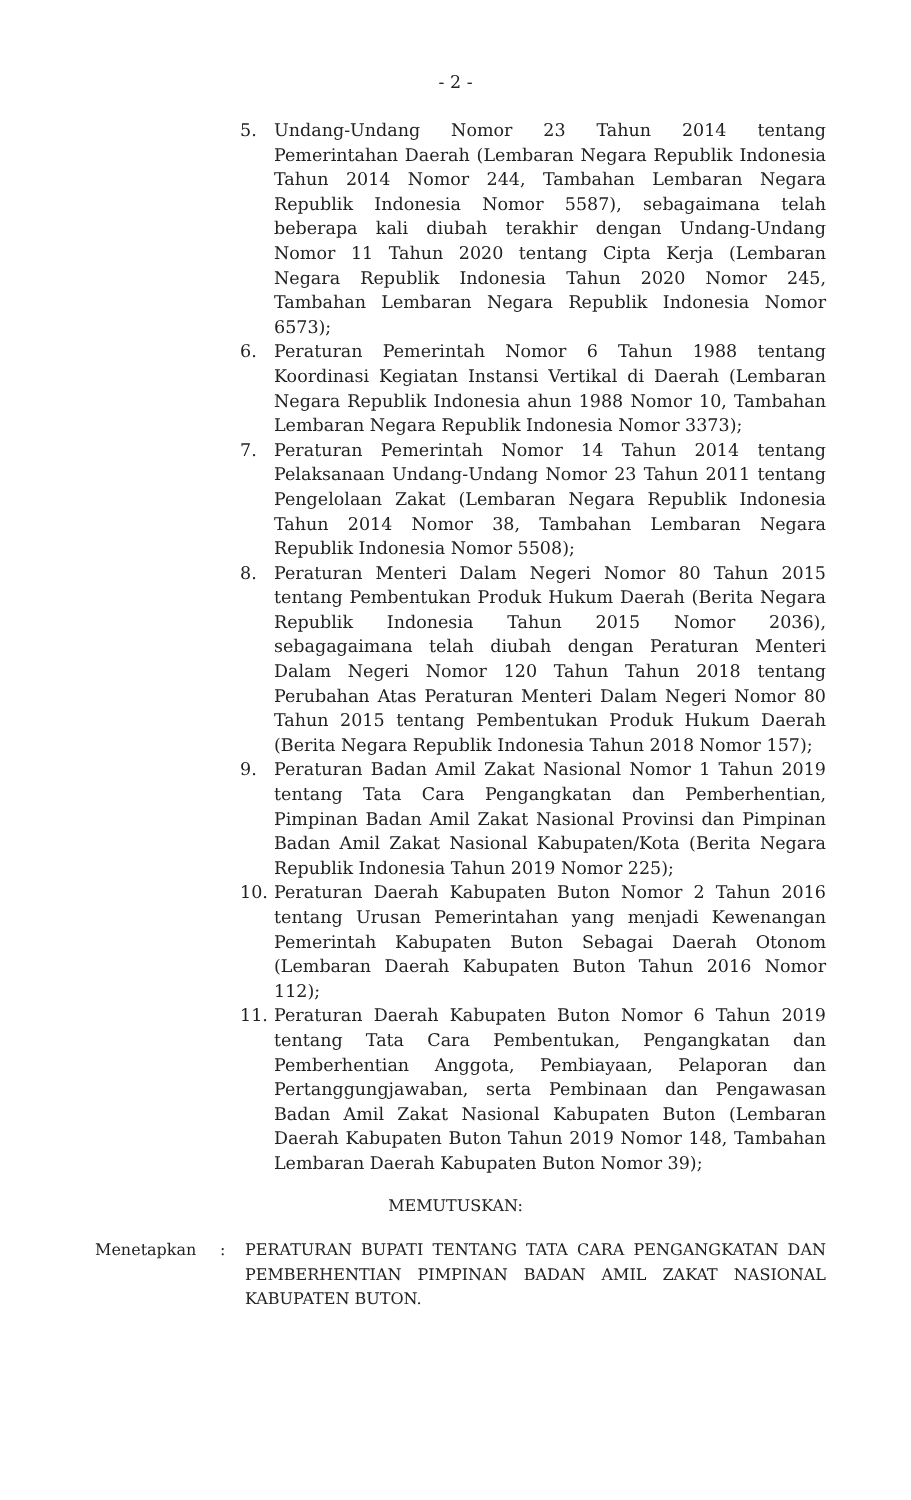- 2 -
5. Undang-Undang Nomor 23 Tahun 2014 tentang Pemerintahan Daerah (Lembaran Negara Republik Indonesia Tahun 2014 Nomor 244, Tambahan Lembaran Negara Republik Indonesia Nomor 5587), sebagaimana telah beberapa kali diubah terakhir dengan Undang-Undang Nomor 11 Tahun 2020 tentang Cipta Kerja (Lembaran Negara Republik Indonesia Tahun 2020 Nomor 245, Tambahan Lembaran Negara Republik Indonesia Nomor 6573);
6. Peraturan Pemerintah Nomor 6 Tahun 1988 tentang Koordinasi Kegiatan Instansi Vertikal di Daerah (Lembaran Negara Republik Indonesia ahun 1988 Nomor 10, Tambahan Lembaran Negara Republik Indonesia Nomor 3373);
7. Peraturan Pemerintah Nomor 14 Tahun 2014 tentang Pelaksanaan Undang-Undang Nomor 23 Tahun 2011 tentang Pengelolaan Zakat (Lembaran Negara Republik Indonesia Tahun 2014 Nomor 38, Tambahan Lembaran Negara Republik Indonesia Nomor 5508);
8. Peraturan Menteri Dalam Negeri Nomor 80 Tahun 2015 tentang Pembentukan Produk Hukum Daerah (Berita Negara Republik Indonesia Tahun 2015 Nomor 2036), sebagagaimana telah diubah dengan Peraturan Menteri Dalam Negeri Nomor 120 Tahun Tahun 2018 tentang Perubahan Atas Peraturan Menteri Dalam Negeri Nomor 80 Tahun 2015 tentang Pembentukan Produk Hukum Daerah (Berita Negara Republik Indonesia Tahun 2018 Nomor 157);
9. Peraturan Badan Amil Zakat Nasional Nomor 1 Tahun 2019 tentang Tata Cara Pengangkatan dan Pemberhentian, Pimpinan Badan Amil Zakat Nasional Provinsi dan Pimpinan Badan Amil Zakat Nasional Kabupaten/Kota (Berita Negara Republik Indonesia Tahun 2019 Nomor 225);
10. Peraturan Daerah Kabupaten Buton Nomor 2 Tahun 2016 tentang Urusan Pemerintahan yang menjadi Kewenangan Pemerintah Kabupaten Buton Sebagai Daerah Otonom (Lembaran Daerah Kabupaten Buton Tahun 2016 Nomor 112);
11. Peraturan Daerah Kabupaten Buton Nomor 6 Tahun 2019 tentang Tata Cara Pembentukan, Pengangkatan dan Pemberhentian Anggota, Pembiayaan, Pelaporan dan Pertanggungjawaban, serta Pembinaan dan Pengawasan Badan Amil Zakat Nasional Kabupaten Buton (Lembaran Daerah Kabupaten Buton Tahun 2019 Nomor 148, Tambahan Lembaran Daerah Kabupaten Buton Nomor 39);
MEMUTUSKAN:
Menetapkan: PERATURAN BUPATI TENTANG TATA CARA PENGANGKATAN DAN PEMBERHENTIAN PIMPINAN BADAN AMIL ZAKAT NASIONAL KABUPATEN BUTON.